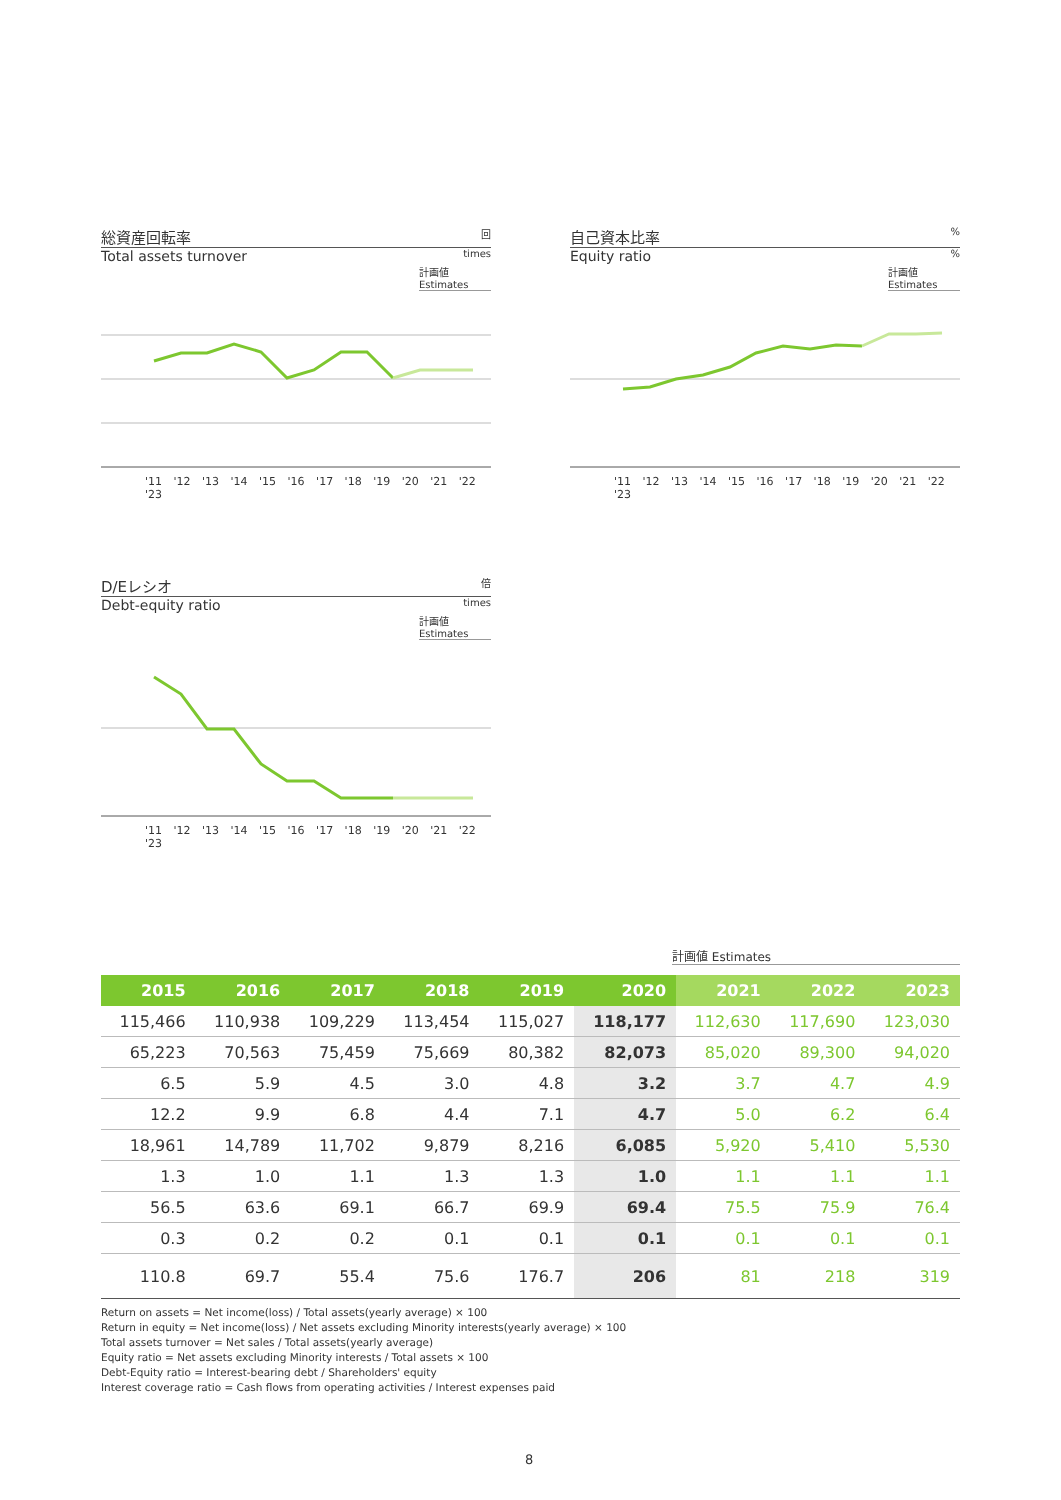総資産回転率 回
Total assets turnover times
計画値 Estimates
'11 '12 '13 '14 '15 '16 '17 '18 '19 '20 '21 '22 '23
自己資本比率%
Equity ratio%
計画値 Estimates
'11 '12 '13 '14 '15 '16 '17 '18 '19 '20 '21 '22 '23
D/Eレシオ 倍
Debt-equity ratio times
計画値 Estimates
'11 '12 '13 '14 '15 '16 '17 '18 '19 '20 '21 '22 '23
計画値 Estimates
| 2015 | 2016 | 2017 | 2018 | 2019 | 2020 | 2021 | 2022 | 2023 |
| --- | --- | --- | --- | --- | --- | --- | --- | --- |
| 115,466 | 110,938 | 109,229 | 113,454 | 115,027 | 118,177 | 112,630 | 117,690 | 123,030 |
| 65,223 | 70,563 | 75,459 | 75,669 | 80,382 | 82,073 | 85,020 | 89,300 | 94,020 |
| 6.5 | 5.9 | 4.5 | 3.0 | 4.8 | 3.2 | 3.7 | 4.7 | 4.9 |
| 12.2 | 9.9 | 6.8 | 4.4 | 7.1 | 4.7 | 5.0 | 6.2 | 6.4 |
| 18,961 | 14,789 | 11,702 | 9,879 | 8,216 | 6,085 | 5,920 | 5,410 | 5,530 |
| 1.3 | 1.0 | 1.1 | 1.3 | 1.3 | 1.0 | 1.1 | 1.1 | 1.1 |
| 56.5 | 63.6 | 69.1 | 66.7 | 69.9 | 69.4 | 75.5 | 75.9 | 76.4 |
| 0.3 | 0.2 | 0.2 | 0.1 | 0.1 | 0.1 | 0.1 | 0.1 | 0.1 |
| 110.8 | 69.7 | 55.4 | 75.6 | 176.7 | 206 | 81 | 218 | 319 |
Return on assets = Net income(loss) / Total assets(yearly average) × 100
Return in equity = Net income(loss) / Net assets excluding Minority interests(yearly average) × 100
Total assets turnover = Net sales / Total assets(yearly average)
Equity ratio = Net assets excluding Minority interests / Total assets × 100
Debt-Equity ratio = Interest-bearing debt / Shareholders' equity
Interest coverage ratio = Cash flows from operating activities / Interest expenses paid
8